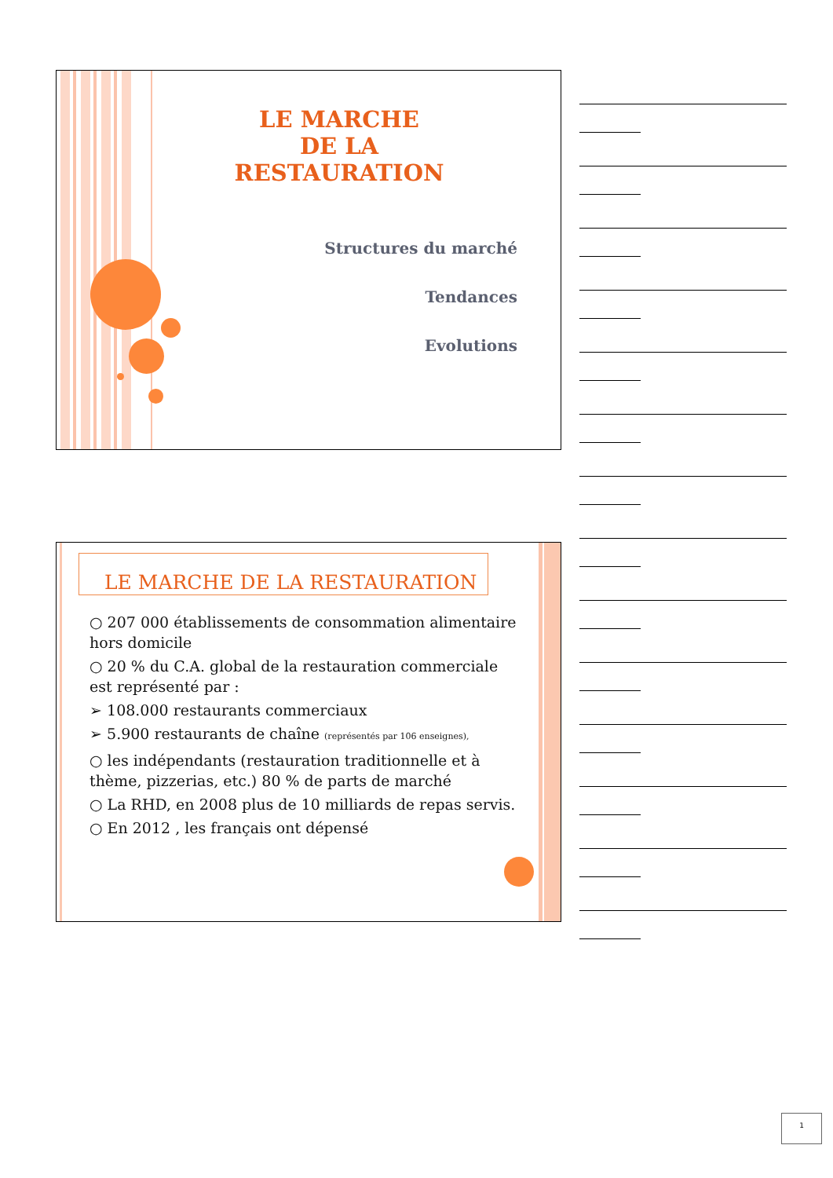LE MARCHE
DE LA
RESTAURATION
Structures du marché
Tendances
Evolutions
LE MARCHE DE LA RESTAURATION
○ 207 000 établissements de consommation alimentaire hors domicile
○ 20 % du C.A. global de la restauration commerciale est représenté par :
➢ 108.000 restaurants commerciaux
➢ 5.900 restaurants de chaîne (représentés par 106 enseignes),
○ les indépendants (restauration traditionnelle et à thème, pizzerias, etc.) 80 % de parts de marché
○ La RHD, en 2008 plus de 10 milliards de repas servis.
○ En 2012 , les français ont dépensé
1